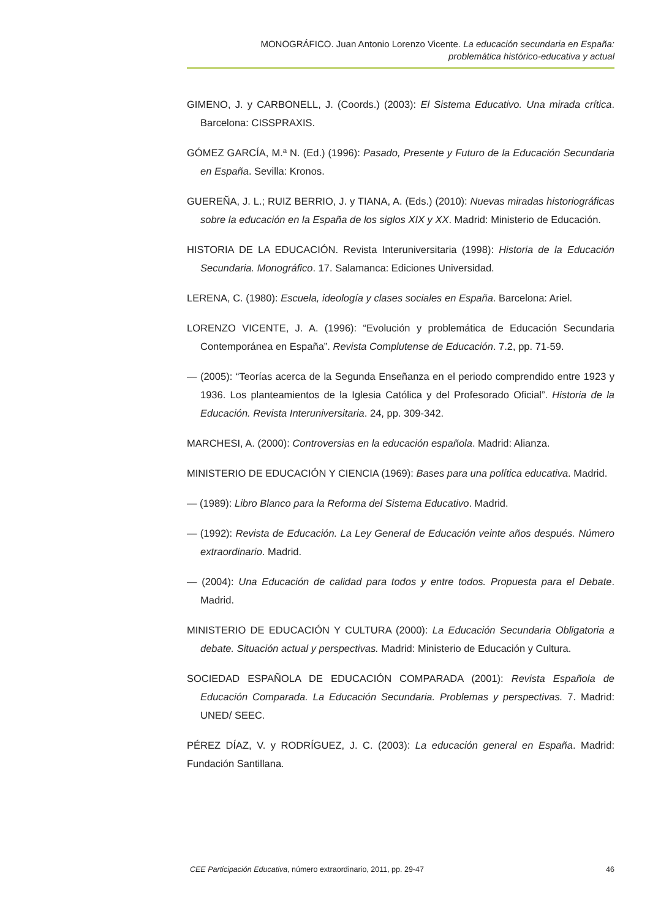MONOGRÁFICO. Juan Antonio Lorenzo Vicente. La educación secundaria en España:
problemática histórico-educativa y actual
GIMENO, J. y CARBONELL, J. (Coords.) (2003): El Sistema Educativo. Una mirada crítica. Barcelona: CISSPRAXIS.
GÓMEZ GARCÍA, M.ª N. (Ed.) (1996): Pasado, Presente y Futuro de la Educación Secundaria en España. Sevilla: Kronos.
GUEREÑA, J. L.; RUIZ BERRIO, J. y TIANA, A. (Eds.) (2010): Nuevas miradas historiográficas sobre la educación en la España de los siglos XIX y XX. Madrid: Ministerio de Educación.
HISTORIA DE LA EDUCACIÓN. Revista Interuniversitaria (1998): Historia de la Educación Secundaria. Monográfico. 17. Salamanca: Ediciones Universidad.
LERENA, C. (1980): Escuela, ideología y clases sociales en España. Barcelona: Ariel.
LORENZO VICENTE, J. A. (1996): “Evolución y problemática de Educación Secundaria Contemporánea en España”. Revista Complutense de Educación. 7.2, pp. 71-59.
— (2005): “Teorías acerca de la Segunda Enseñanza en el periodo comprendido entre 1923 y 1936. Los planteamientos de la Iglesia Católica y del Profesorado Oficial”. Historia de la Educación. Revista Interuniversitaria. 24, pp. 309-342.
MARCHESI, A. (2000): Controversias en la educación española. Madrid: Alianza.
MINISTERIO DE EDUCACIÓN Y CIENCIA (1969): Bases para una política educativa. Madrid.
— (1989): Libro Blanco para la Reforma del Sistema Educativo. Madrid.
— (1992): Revista de Educación. La Ley General de Educación veinte años después. Número extraordinario. Madrid.
— (2004): Una Educación de calidad para todos y entre todos. Propuesta para el Debate. Madrid.
MINISTERIO DE EDUCACIÓN Y CULTURA (2000): La Educación Secundaria Obligatoria a debate. Situación actual y perspectivas. Madrid: Ministerio de Educación y Cultura.
SOCIEDAD ESPAÑOLA DE EDUCACIÓN COMPARADA (2001): Revista Española de Educación Comparada. La Educación Secundaria. Problemas y perspectivas. 7. Madrid: UNED/ SEEC.
PÉREZ DÍAZ, V. y RODRÍGUEZ, J. C. (2003): La educación general en España. Madrid: Fundación Santillana.
CEE Participación Educativa, número extraordinario, 2011, pp. 29-47 46